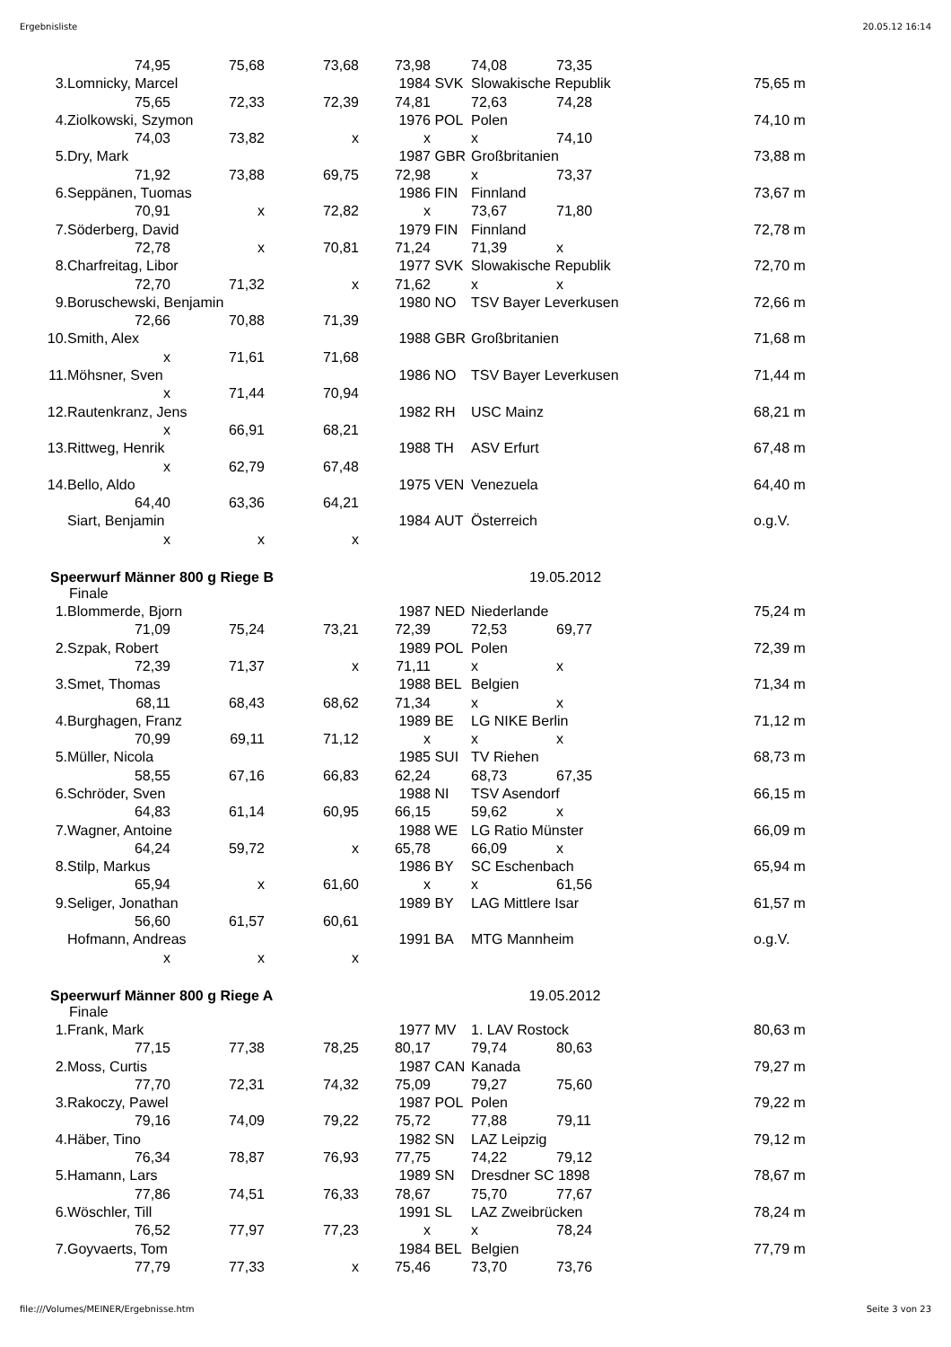Ergebnisliste 20.05.12 16:14
| | 74,95 | 75,68 | 73,68 | 73,98 | | 74,08 | 73,35 | | |
| 3. | Lomnicky, Marcel | | | 1984 | SVK | Slowakische Republik | | | 75,65 m |
| | 75,65 | 72,33 | 72,39 | 74,81 | | 72,63 | 74,28 | | |
| 4. | Ziolkowski, Szymon | | | 1976 | POL | Polen | | | 74,10 m |
| | 74,03 | 73,82 | x | x | | x | 74,10 | | |
| 5. | Dry, Mark | | | 1987 | GBR | Großbritanien | | | 73,88 m |
| | 71,92 | 73,88 | 69,75 | 72,98 | | x | 73,37 | | |
| 6. | Seppänen, Tuomas | | | 1986 | FIN | Finnland | | | 73,67 m |
| | 70,91 | x | 72,82 | x | | 73,67 | 71,80 | | |
| 7. | Söderberg, David | | | 1979 | FIN | Finnland | | | 72,78 m |
| | 72,78 | x | 70,81 | 71,24 | | 71,39 | x | | |
| 8. | Charfreitag, Libor | | | 1977 | SVK | Slowakische Republik | | | 72,70 m |
| | 72,70 | 71,32 | x | 71,62 | | x | x | | |
| 9. | Boruschewski, Benjamin | | | 1980 | NO | TSV Bayer Leverkusen | | | 72,66 m |
| | 72,66 | 70,88 | 71,39 | | | | | | |
| 10. | Smith, Alex | | | 1988 | GBR | Großbritanien | | | 71,68 m |
| | x | 71,61 | 71,68 | | | | | | |
| 11. | Möhsner, Sven | | | 1986 | NO | TSV Bayer Leverkusen | | | 71,44 m |
| | x | 71,44 | 70,94 | | | | | | |
| 12. | Rautenkranz, Jens | | | 1982 | RH | USC Mainz | | | 68,21 m |
| | x | 66,91 | 68,21 | | | | | | |
| 13. | Rittweg, Henrik | | | 1988 | TH | ASV Erfurt | | | 67,48 m |
| | x | 62,79 | 67,48 | | | | | | |
| 14. | Bello, Aldo | | | 1975 | VEN | Venezuela | | | 64,40 m |
| | 64,40 | 63,36 | 64,21 | | | | | | |
| | Siart, Benjamin | | | 1984 | AUT | Österreich | | | o.g.V. |
| | x | x | x | | | | | | |
Speerwurf Männer 800 g Riege B 19.05.2012
Finale
| 1. | Blommerde, Bjorn | | | 1987 | NED | Niederlande | | | 75,24 m |
| | 71,09 | 75,24 | 73,21 | 72,39 | | 72,53 | 69,77 | | |
| 2. | Szpak, Robert | | | 1989 | POL | Polen | | | 72,39 m |
| | 72,39 | 71,37 | x | 71,11 | | x | x | | |
| 3. | Smet, Thomas | | | 1988 | BEL | Belgien | | | 71,34 m |
| | 68,11 | 68,43 | 68,62 | 71,34 | | x | x | | |
| 4. | Burghagen, Franz | | | 1989 | BE | LG NIKE Berlin | | | 71,12 m |
| | 70,99 | 69,11 | 71,12 | x | | x | x | | |
| 5. | Müller, Nicola | | | 1985 | SUI | TV Riehen | | | 68,73 m |
| | 58,55 | 67,16 | 66,83 | 62,24 | | 68,73 | 67,35 | | |
| 6. | Schröder, Sven | | | 1988 | NI | TSV Asendorf | | | 66,15 m |
| | 64,83 | 61,14 | 60,95 | 66,15 | | 59,62 | x | | |
| 7. | Wagner, Antoine | | | 1988 | WE | LG Ratio Münster | | | 66,09 m |
| | 64,24 | 59,72 | x | 65,78 | | 66,09 | x | | |
| 8. | Stilp, Markus | | | 1986 | BY | SC Eschenbach | | | 65,94 m |
| | 65,94 | x | 61,60 | x | | x | 61,56 | | |
| 9. | Seliger, Jonathan | | | 1989 | BY | LAG Mittlere Isar | | | 61,57 m |
| | 56,60 | 61,57 | 60,61 | | | | | | |
| | Hofmann, Andreas | | | 1991 | BA | MTG Mannheim | | | o.g.V. |
| | x | x | x | | | | | | |
Speerwurf Männer 800 g Riege A 19.05.2012
Finale
| 1. | Frank, Mark | | | 1977 | MV | 1. LAV Rostock | | | 80,63 m |
| | 77,15 | 77,38 | 78,25 | 80,17 | | 79,74 | 80,63 | | |
| 2. | Moss, Curtis | | | 1987 | CAN | Kanada | | | 79,27 m |
| | 77,70 | 72,31 | 74,32 | 75,09 | | 79,27 | 75,60 | | |
| 3. | Rakoczy, Pawel | | | 1987 | POL | Polen | | | 79,22 m |
| | 79,16 | 74,09 | 79,22 | 75,72 | | 77,88 | 79,11 | | |
| 4. | Häber, Tino | | | 1982 | SN | LAZ Leipzig | | | 79,12 m |
| | 76,34 | 78,87 | 76,93 | 77,75 | | 74,22 | 79,12 | | |
| 5. | Hamann, Lars | | | 1989 | SN | Dresdner SC 1898 | | | 78,67 m |
| | 77,86 | 74,51 | 76,33 | 78,67 | | 75,70 | 77,67 | | |
| 6. | Wöschler, Till | | | 1991 | SL | LAZ Zweibrücken | | | 78,24 m |
| | 76,52 | 77,97 | 77,23 | x | | x | 78,24 | | |
| 7. | Goyvaerts, Tom | | | 1984 | BEL | Belgien | | | 77,79 m |
| | 77,79 | 77,33 | x | 75,46 | | 73,70 | 73,76 | | |
file:///Volumes/MEINER/Ergebnisse.htm Seite 3 von 23